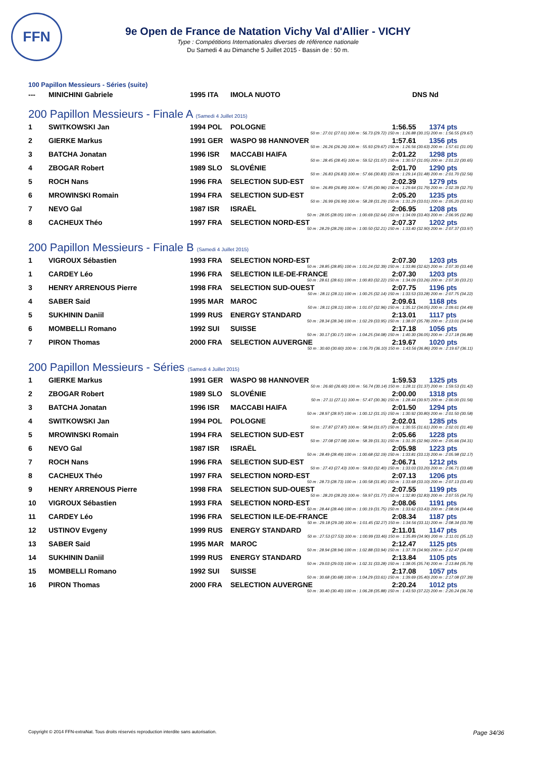FFN
9e Open de France de Natation Vichy Val d'Allier - VICHY
Type : Compétitions Internationales diverses de référence nationale
Du Samedi 4 au Dimanche 5 Juillet 2015 - Bassin de : 50 m.
100 Papillon Messieurs - Séries (suite)
| --- | MINICHINI Gabriele | 1995 ITA | IMOLA NUOTO | DNS Nd |
200 Papillon Messieurs - Finale A (Samedi 4 Juillet 2015)
| 1 | SWITKOWSKI Jan | 1994 POL | POLOGNE | 1:56.55 | 1374 pts |
| 50 m : 27.01 (27.01) 100 m : 56.73 (29.72) 150 m : 1:26.88 (30.15) 200 m : 1:56.55 (29.67) | | | | | |
| 2 | GIERKE Markus | 1991 GER | WASPO 98 HANNOVER | 1:57.61 | 1356 pts |
| 50 m : 26.26 (26.26) 100 m : 55.93 (29.67) 150 m : 1:26.56 (30.63) 200 m : 1:57.61 (31.05) | | | | | |
| 3 | BATCHA Jonatan | 1996 ISR | MACCABI HAIFA | 2:01.22 | 1298 pts |
| 50 m : 28.45 (28.45) 100 m : 59.52 (31.07) 150 m : 1:30.57 (31.05) 200 m : 2:01.22 (30.65) | | | | | |
| 4 | ZBOGAR Robert | 1989 SLO | SLOVÉNIE | 2:01.70 | 1290 pts |
| 50 m : 26.83 (26.83) 100 m : 57.66 (30.83) 150 m : 1:29.14 (31.48) 200 m : 2:01.70 (32.56) | | | | | |
| 5 | ROCH Nans | 1996 FRA | SELECTION SUD-EST | 2:02.39 | 1279 pts |
| 50 m : 26.89 (26.89) 100 m : 57.85 (30.96) 150 m : 1:29.64 (31.79) 200 m : 2:02.39 (32.75) | | | | | |
| 6 | MROWINSKI Romain | 1994 FRA | SELECTION SUD-EST | 2:05.20 | 1235 pts |
| 50 m : 26.99 (26.99) 100 m : 58.28 (31.29) 150 m : 1:31.29 (33.01) 200 m : 2:05.20 (33.91) | | | | | |
| 7 | NEVO Gal | 1987 ISR | ISRAËL | 2:06.95 | 1208 pts |
| 50 m : 28.05 (28.05) 100 m : 1:00.69 (32.64) 150 m : 1:34.09 (33.40) 200 m : 2:06.95 (32.86) | | | | | |
| 8 | CACHEUX Théo | 1997 FRA | SELECTION NORD-EST | 2:07.37 | 1202 pts |
| 50 m : 28.29 (28.29) 100 m : 1:00.50 (32.21) 150 m : 1:33.40 (32.90) 200 m : 2:07.37 (33.97) | | | | | |
200 Papillon Messieurs - Finale B (Samedi 4 Juillet 2015)
| 1 | VIGROUX Sébastien | 1993 FRA | SELECTION NORD-EST | 2:07.30 | 1203 pts |
| 50 m : 28.85 (28.85) 100 m : 1:01.24 (32.39) 150 m : 1:33.86 (32.62) 200 m : 2:07.30 (33.44) | | | | | |
| 1 | CARDEY Léo | 1996 FRA | SELECTION ILE-DE-FRANCE | 2:07.30 | 1203 pts |
| 50 m : 28.61 (28.61) 100 m : 1:00.83 (32.22) 150 m : 1:34.09 (33.26) 200 m : 2:07.30 (33.21) | | | | | |
| 3 | HENRY ARRENOUS Pierre | 1998 FRA | SELECTION SUD-OUEST | 2:07.75 | 1196 pts |
| 50 m : 28.11 (28.11) 100 m : 1:00.25 (32.14) 150 m : 1:33.53 (33.28) 200 m : 2:07.75 (34.22) | | | | | |
| 4 | SABER Said | 1995 MAR | MAROC | 2:09.61 | 1168 pts |
| 50 m : 28.11 (28.11) 100 m : 1:01.07 (32.96) 150 m : 1:35.12 (34.05) 200 m : 2:09.61 (34.49) | | | | | |
| 5 | SUKHININ Daniil | 1999 RUS | ENERGY STANDARD | 2:13.01 | 1117 pts |
| 50 m : 28.34 (28.34) 100 m : 1:02.29 (33.95) 150 m : 1:38.07 (35.78) 200 m : 2:13.01 (34.94) | | | | | |
| 6 | MOMBELLI Romano | 1992 SUI | SUISSE | 2:17.18 | 1056 pts |
| 50 m : 30.17 (30.17) 100 m : 1:04.25 (34.08) 150 m : 1:40.30 (36.05) 200 m : 2:17.18 (36.88) | | | | | |
| 7 | PIRON Thomas | 2000 FRA | SELECTION AUVERGNE | 2:19.67 | 1020 pts |
| 50 m : 30.60 (30.60) 100 m : 1:06.70 (36.10) 150 m : 1:43.56 (36.86) 200 m : 2:19.67 (36.11) | | | | | |
200 Papillon Messieurs - Séries (Samedi 4 Juillet 2015)
| 1 | GIERKE Markus | 1991 GER | WASPO 98 HANNOVER | 1:59.53 | 1325 pts |
| 50 m : 26.60 (26.60) 100 m : 56.74 (30.14) 150 m : 1:28.11 (31.37) 200 m : 1:59.53 (31.42) | | | | | |
| 2 | ZBOGAR Robert | 1989 SLO | SLOVÉNIE | 2:00.00 | 1318 pts |
| 50 m : 27.11 (27.11) 100 m : 57.47 (30.36) 150 m : 1:28.44 (30.97) 200 m : 2:00.00 (31.56) | | | | | |
| 3 | BATCHA Jonatan | 1996 ISR | MACCABI HAIFA | 2:01.50 | 1294 pts |
| 50 m : 28.97 (28.97) 100 m : 1:00.12 (31.15) 150 m : 1:30.92 (30.80) 200 m : 2:01.50 (30.58) | | | | | |
| 4 | SWITKOWSKI Jan | 1994 POL | POLOGNE | 2:02.01 | 1285 pts |
| 50 m : 27.87 (27.87) 100 m : 58.94 (31.07) 150 m : 1:30.55 (31.61) 200 m : 2:02.01 (31.46) | | | | | |
| 5 | MROWINSKI Romain | 1994 FRA | SELECTION SUD-EST | 2:05.66 | 1228 pts |
| 50 m : 27.08 (27.08) 100 m : 58.39 (31.31) 150 m : 1:31.35 (32.96) 200 m : 2:05.66 (34.31) | | | | | |
| 6 | NEVO Gal | 1987 ISR | ISRAËL | 2:05.98 | 1223 pts |
| 50 m : 28.49 (28.49) 100 m : 1:00.68 (32.19) 150 m : 1:33.81 (33.13) 200 m : 2:05.98 (32.17) | | | | | |
| 7 | ROCH Nans | 1996 FRA | SELECTION SUD-EST | 2:06.71 | 1212 pts |
| 50 m : 27.43 (27.43) 100 m : 59.83 (32.40) 150 m : 1:33.03 (33.20) 200 m : 2:06.71 (33.68) | | | | | |
| 8 | CACHEUX Théo | 1997 FRA | SELECTION NORD-EST | 2:07.13 | 1206 pts |
| 50 m : 28.73 (28.73) 100 m : 1:00.58 (31.85) 150 m : 1:33.68 (33.10) 200 m : 2:07.13 (33.45) | | | | | |
| 9 | HENRY ARRENOUS Pierre | 1998 FRA | SELECTION SUD-OUEST | 2:07.55 | 1199 pts |
| 50 m : 28.20 (28.20) 100 m : 59.97 (31.77) 150 m : 1:32.80 (32.83) 200 m : 2:07.55 (34.75) | | | | | |
| 10 | VIGROUX Sébastien | 1993 FRA | SELECTION NORD-EST | 2:08.06 | 1191 pts |
| 50 m : 28.44 (28.44) 100 m : 1:00.19 (31.75) 150 m : 1:33.62 (33.43) 200 m : 2:08.06 (34.44) | | | | | |
| 11 | CARDEY Léo | 1996 FRA | SELECTION ILE-DE-FRANCE | 2:08.34 | 1187 pts |
| 50 m : 29.18 (29.18) 100 m : 1:01.45 (32.27) 150 m : 1:34.56 (33.11) 200 m : 2:08.34 (33.78) | | | | | |
| 12 | USTINOV Evgeny | 1999 RUS | ENERGY STANDARD | 2:11.01 | 1147 pts |
| 50 m : 27.53 (27.53) 100 m : 1:00.99 (33.46) 150 m : 1:35.89 (34.90) 200 m : 2:11.01 (35.12) | | | | | |
| 13 | SABER Said | 1995 MAR | MAROC | 2:12.47 | 1125 pts |
| 50 m : 28.94 (28.94) 100 m : 1:02.88 (33.94) 150 m : 1:37.78 (34.90) 200 m : 2:12.47 (34.69) | | | | | |
| 14 | SUKHININ Daniil | 1999 RUS | ENERGY STANDARD | 2:13.84 | 1105 pts |
| 50 m : 29.03 (29.03) 100 m : 1:02.31 (33.28) 150 m : 1:38.05 (35.74) 200 m : 2:13.84 (35.79) | | | | | |
| 15 | MOMBELLI Romano | 1992 SUI | SUISSE | 2:17.08 | 1057 pts |
| 50 m : 30.68 (30.68) 100 m : 1:04.29 (33.61) 150 m : 1:39.69 (35.40) 200 m : 2:17.08 (37.39) | | | | | |
| 16 | PIRON Thomas | 2000 FRA | SELECTION AUVERGNE | 2:20.24 | 1012 pts |
| 50 m : 30.40 (30.40) 100 m : 1:06.28 (35.88) 150 m : 1:43.50 (37.22) 200 m : 2:20.24 (36.74) | | | | | |
Copyright © 2014 FFN-extraNat. Tous droits réservés reproduction interdite sans autorisation. Page 34/36